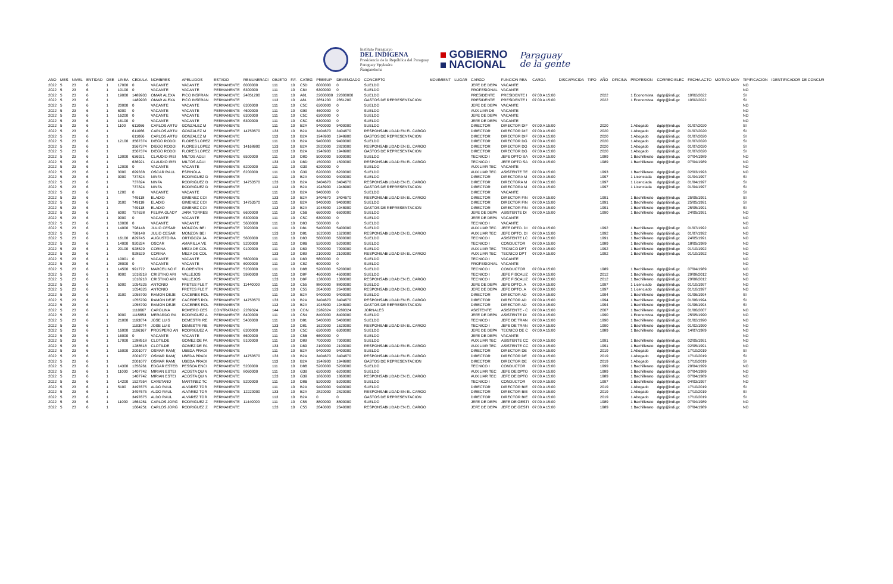Instituto Paraguayo
DEL INDIGENA
Presidencia de la República del Paraguay
Paraguay Ypykuéra
Ñangarekoha
GOBIERNO
NACIONAL
Paraguay
de la gente
| ANO | MES | NIVEL | ENTIDAD | OEE | LINEA | CEDULA | NOMBRES | APELLIDOS | ESTADO | REMUNERACI | OBJETO | F.F. | CATEG | PRESUP | DEVENGADO | CONCEPTO | MOVIMIENT | LUGAR | CARGO | FUNCION REA | CARGA | DISCAPACIDA | TIPO | AÑO | OFICINA | PROFESION | CORREO ELEC | FECHA ACTO | MOTIVO MOV | TIPIFICACION | IDENTIFICADOR DE CONCUR |
| --- | --- | --- | --- | --- | --- | --- | --- | --- | --- | --- | --- | --- | --- | --- | --- | --- | --- | --- | --- | --- | --- | --- | --- | --- | --- | --- | --- | --- | --- | --- | --- |
| 2022 | 5 | 23 | 6 | 1 | 17000 | 0 | VACANTE | VACANTE | PERMANENTE | 6000000 | 111 | 10 | C5D | 6000000 | 0 | SUELDO | | | JEFE DE DEPA | VACANTE | | | | | | | | | | NO | |
| 2022 | 5 | 23 | 6 | 1 | 10100 | 0 | VACANTE | VACANTE | PERMANENTE | 6300000 | 111 | 10 | C8X | 6300000 | 0 | SUELDO | | | PROFESIONAL | VACANTE | | | | | | | | | | NO | |
| 2022 | 5 | 23 | 6 | 1 | 19000 | 1489903 | OMAR ALEXA | PICO INSFRAN | PERMANENTE | 24851200 | 111 | 10 | A81 | 22000000 | 22000000 | SUELDO | | | PRESIDENTE | PRESIDENTE I | 07:00 A 15:00 | | | 2022 | | 1 Economista | dgdp@indi.gc | 10/02/2022 | | SI | |
| 2022 | 5 | 23 | 6 | 1 | | 1489903 | OMAR ALEXA | PICO INSFRAN | PERMANENTE | | 113 | 10 | A81 | 2851200 | 2851200 | GASTOS DE REPRESENTACION | | | PRESIDENTE | PRESIDENTE I | 07:00 A 15:00 | | | 2022 | | 1 Economista | dgdp@indi.gc | 10/02/2022 | | SI | |
| 2022 | 5 | 23 | 6 | 1 | 20000 | 0 | VACANTE | VACANTE | PERMANENTE | 6300000 | 111 | 10 | C5C | 6300000 | 0 | SUELDO | | | JEFE DE DEPA | VACANTE | | | | | | | | | | NO | |
| 2022 | 5 | 23 | 6 | 1 | 6000 | 0 | VACANTE | VACANTE | PERMANENTE | 4600000 | 111 | 10 | G99 | 4600000 | 0 | SUELDO | | | AUXILIAR DE | VACANTE | | | | | | | | | | NO | |
| 2022 | 5 | 23 | 6 | 1 | 16200 | 0 | VACANTE | VACANTE | PERMANENTE | 6300000 | 111 | 10 | C5C | 6300000 | 0 | SUELDO | | | JEFE DE DEPA | VACANTE | | | | | | | | | | NO | |
| 2022 | 5 | 23 | 6 | 1 | 16100 | 0 | VACANTE | VACANTE | PERMANENTE | 6300000 | 111 | 10 | C5C | 6300000 | 0 | SUELDO | | | JEFE DE DEPA | VACANTE | | | | | | | | | | NO | |
| 2022 | 5 | 23 | 6 | 1 | 1100 | 611066 | CARLOS ARTU | GONZALEZ M | PERMANENTE | | 111 | 10 | B2A | 9400000 | 9400000 | SUELDO | | | DIRECTOR | DIRECTOR DIF | 07:00 A 15:00 | | | 2020 | | 1 Abogado | dgdp@indi.gc | 01/07/2020 | | SI | |
| 2022 | 5 | 23 | 6 | 1 | | 611066 | CARLOS ARTU | GONZALEZ M | PERMANENTE | 14753570 | 133 | 10 | B2A | 3404670 | 3404670 | RESPONSABILIDAD EN EL CARGO | | | DIRECTOR | DIRECTOR DIF | 07:00 A 15:00 | | | 2020 | | 1 Abogado | dgdp@indi.gc | 01/07/2020 | | SI | |
| 2022 | 5 | 23 | 6 | 1 | | 611066 | CARLOS ARTU | GONZALEZ M | PERMANENTE | | 113 | 10 | B2A | 1948900 | 1948900 | GASTOS DE REPRESENTACION | | | DIRECTOR | DIRECTOR DIF | 07:00 A 15:00 | | | 2020 | | 1 Abogado | dgdp@indi.gc | 01/07/2020 | | SI | |
| 2022 | 5 | 23 | 6 | 1 | 12100 | 3567374 | DIEGO RODOI | FLORES LOPEZ | PERMANENTE | | 111 | 10 | B2A | 9400000 | 9400000 | SUELDO | | | DIRECTOR | DIRECTOR DG | 07:00 A 15:00 | | | 2020 | | 1 Abogado | dgdp@indi.gc | 01/07/2020 | | SI | |
| 2022 | 5 | 23 | 6 | 1 | | 3567374 | DIEGO RODOI | FLORES LOPEZ | PERMANENTE | 14168900 | 133 | 10 | B2A | 2820000 | 2820000 | RESPONSABILIDAD EN EL CARGO | | | DIRECTOR | DIRECTOR DG | 07:00 A 15:00 | | | 2020 | | 1 Abogado | dgdp@indi.gc | 01/07/2020 | | SI | |
| 2022 | 5 | 23 | 6 | 1 | | 3567374 | DIEGO RODOI | FLORES LOPEZ | PERMANENTE | | 113 | 10 | B2A | 1948900 | 1948900 | GASTOS DE REPRESENTACION | | | DIRECTOR | DIRECTOR DG | 07:00 A 15:00 | | | 2020 | | 1 Abogado | dgdp@indi.gc | 01/07/2020 | | SI | |
| 2022 | 5 | 23 | 6 | 1 | 13000 | 636921 | CLAUDIO IREI | MILTOS AGUI | PERMANENTE | 6500000 | 111 | 10 | D8D | 5000000 | 5000000 | SUELDO | | | TECNICO I | JEFE DPTO SA | 07:00 A 15:00 | | | 1989 | | 1 Bachillerato | dgdp@indi.gc | 07/04/1989 | | NO | |
| 2022 | 5 | 23 | 6 | 1 | | 636921 | CLAUDIO IREI | MILTOS AGUI | PERMANENTE | | 133 | 10 | D8D | 1500000 | 1500000 | RESPONSABILIDAD EN EL CARGO | | | TECNICO I | JEFE DPTO SA | 07:00 A 15:00 | | | 1989 | | 1 Bachillerato | dgdp@indi.gc | 07/04/1989 | | NO | |
| 2022 | 5 | 23 | 6 | 1 | 12000 | 0 | VACANTE | VACANTE | PERMANENTE | 6200000 | 111 | 10 | G39 | 6200000 | 0 | SUELDO | | | AUXILIAR TEC | VACANTE | | | | | | | | | | NO | |
| 2022 | 5 | 23 | 6 | 1 | 3000 | 699338 | OSCAR RAUL | ESPINOLA | PERMANENTE | 6200000 | 111 | 10 | G39 | 6200000 | 6200000 | SUELDO | | | AUXILIAR TEC | ASISTENTE TE | 07:00 A 15:00 | | | 1993 | | 1 Bachillerato | dgdp@indi.gc | 02/03/1993 | | NO | |
| 2022 | 5 | 23 | 6 | 1 | 3000 | 737824 | NINFA | RODRIGUEZ D | PERMANENTE | | 111 | 10 | B2A | 9400000 | 9400000 | SUELDO | | | DIRECTOR | DIRECTORA M | 07:00 A 15:00 | | | 1997 | | 1 Licenciada | dgdp@indi.gc | 01/04/1997 | | SI | |
| 2022 | 5 | 23 | 6 | 1 | | 737824 | NINFA | RODRIGUEZ D | PERMANENTE | 14753570 | 133 | 10 | B2A | 3404670 | 3404670 | RESPONSABILIDAD EN EL CARGO | | | DIRECTOR | DIRECTORA M | 07:00 A 15:00 | | | 1997 | | 1 Licenciada | dgdp@indi.gc | 01/04/1997 | | SI | |
| 2022 | 5 | 23 | 6 | 1 | | 737824 | NINFA | RODRIGUEZ D | PERMANENTE | | 113 | 10 | B2A | 1948900 | 1948900 | GASTOS DE REPRESENTACION | | | DIRECTOR | DIRECTORA M | 07:00 A 15:00 | | | 1997 | | 1 Licenciada | dgdp@indi.gc | 01/04/1997 | | SI | |
| 2022 | 5 | 23 | 6 | 1 | 1200 | 0 | VACANTE | VACANTE | PERMANENTE | | 111 | 10 | B2A | 9400000 | 0 | SUELDO | | | DIRECTOR | VACANTE | | | | | | | | | | SI | |
| 2022 | 5 | 23 | 6 | 1 | | 749118 | ELADIO | GIMENEZ COI | PERMANENTE | | 133 | 10 | B2A | 3404670 | 3404670 | RESPONSABILIDAD EN EL CARGO | | | DIRECTOR | DIRECTOR FIN | 07:00 A 15:00 | | | 1991 | | 1 Bachillerato | dgdp@indi.gc | 25/05/1991 | | SI | |
| 2022 | 5 | 23 | 6 | 1 | 3100 | 749118 | ELADIO | GIMENEZ COI | PERMANENTE | 14753570 | 111 | 10 | B2A | 9400000 | 9400000 | SUELDO | | | DIRECTOR | DIRECTOR FIN | 07:00 A 15:00 | | | 1991 | | 1 Bachillerato | dgdp@indi.gc | 25/05/1991 | | SI | |
| 2022 | 5 | 23 | 6 | 1 | | 749118 | ELADIO | GIMENEZ COI | PERMANENTE | | 113 | 10 | B2A | 1948900 | 1948900 | GASTOS DE REPRESENTACION | | | DIRECTOR | DIRECTOR FIN | 07:00 A 15:00 | | | 1991 | | 1 Bachillerato | dgdp@indi.gc | 25/05/1991 | | SI | |
| 2022 | 5 | 23 | 6 | 1 | 6000 | 757638 | FELIPA GLADY | JARA TORRES | PERMANENTE | 6600000 | 111 | 10 | C5B | 6600000 | 6600000 | SUELDO | | | JEFE DE DEPA | ASISTENTE DI | 07:00 A 15:00 | | | 1990 | | 1 Bachillerato | dgdp@indi.gc | 24/05/1991 | | NO | |
| 2022 | 5 | 23 | 6 | 1 | 9000 | 0 | VACANTE | VACANTE | PERMANENTE | 6300000 | 111 | 10 | C5C | 6300000 | 0 | SUELDO | | | JEFE DE DEPA | VACANTE | | | | | | | | | | NO | |
| 2022 | 5 | 23 | 6 | 1 | 10000 | 0 | VACANTE | VACANTE | PERMANENTE | 5600000 | 111 | 10 | D83 | 5600000 | 0 | SUELDO | | | TECNICO I | VACANTE | | | | | | | | | | NO | |
| 2022 | 5 | 23 | 6 | 1 | 14000 | 798148 | JULIO CESAR | MONZON BEI | PERMANENTE | 7020000 | 111 | 10 | D81 | 5400000 | 5400000 | SUELDO | | | AUXILIAR TEC | JEFE DPTO. DI | 07:00 A 15:00 | | | 1992 | | 1 Bachillerato | dgdp@indi.gc | 01/07/1992 | | NO | |
| 2022 | 5 | 23 | 6 | 1 | | 798148 | JULIO CESAR | MONZON BEI | PERMANENTE | | 133 | 10 | D81 | 1620000 | 1620000 | RESPONSABILIDAD EN EL CARGO | | | AUXILIAR TEC | JEFE DPTO. DI | 07:00 A 15:00 | | | 1992 | | 1 Bachillerato | dgdp@indi.gc | 01/07/1992 | | NO | |
| 2022 | 5 | 23 | 6 | 1 | 16100 | 829745 | AUGUSTO RA | ORTIGOZA JA | PERMANENTE | 5600000 | 111 | 10 | D83 | 5600000 | 5600000 | SUELDO | | | TECNICO I | ASISTENTE LC | 07:00 A 15:00 | | | 1991 | | 1 Bachillerato | dgdp@indi.gc | 24/05/1991 | | NO | |
| 2022 | 5 | 23 | 6 | 1 | 14000 | 920324 | OSCAR | AMARILLA VE | PERMANENTE | 5200000 | 111 | 10 | D8B | 5200000 | 5200000 | SUELDO | | | TECNICO I | CONDUCTOR | 07:00 A 15:00 | | | 1989 | | 1 Bachillerato | dgdp@indi.gc | 18/05/1989 | | NO | |
| 2022 | 5 | 23 | 6 | 1 | 20100 | 928529 | CORINA | MEZA DE COL | PERMANENTE | 9100000 | 111 | 10 | D89 | 7000000 | 7000000 | SUELDO | | | AUXILIAR TEC | TECNICO DPT | 07:00 A 15:00 | | | 1992 | | 1 Bachillerato | dgdp@indi.gc | 01/10/1992 | | NO | |
| 2022 | 5 | 23 | 6 | 1 | | 928529 | CORINA | MEZA DE COL | PERMANENTE | | 133 | 10 | D89 | 2100000 | 2100000 | RESPONSABILIDAD EN EL CARGO | | | AUXILIAR TEC | TECNICO DPT | 07:00 A 15:00 | | | 1992 | | 1 Bachillerato | dgdp@indi.gc | 01/10/1992 | | NO | |
| 2022 | 5 | 23 | 6 | 1 | 10001 | 0 | VACANTE | VACANTE | PERMANENTE | 5600000 | 111 | 10 | D83 | 5600000 | 0 | SUELDO | | | TECNICO I | VACANTE | | | | | | | | | | NO | |
| 2022 | 5 | 23 | 6 | 1 | 28000 | 0 | VACANTE | VACANTE | PERMANENTE | 6000000 | 111 | 10 | C8Z | 6000000 | 0 | SUELDO | | | PROFESIONAL | VACANTE | | | | | | | | | | NO | |
| 2022 | 5 | 23 | 6 | 1 | 14500 | 991772 | MARCELINO F | FLORENTIN | PERMANENTE | 5200000 | 111 | 10 | D8B | 5200000 | 5200000 | SUELDO | | | TECNICO I | CONDUCTOR | 07:00 A 15:00 | | | 1989 | | 1 Bachillerato | dgdp@indi.gc | 07/04/1989 | | NO | |
| 2022 | 5 | 23 | 6 | 1 | 8000 | 1018218 | CRISTINO ARI | VALLEJOS | PERMANENTE | 5980000 | 111 | 10 | D8F | 4600000 | 4600000 | SUELDO | | | TECNICO I | JEFE FISCALIZ | 07:00 A 15:00 | | | 2012 | | 1 Bachillerato | dgdp@indi.gc | 29/08/2012 | | NO | |
| 2022 | 5 | 23 | 6 | 1 | | 1018218 | CRISTINO ARI | VALLEJOS | PERMANENTE | | 133 | 10 | D8F | 1380000 | 1380000 | RESPONSABILIDAD EN EL CARGO | | | TECNICO I | JEFE FISCALIZ | 07:00 A 15:00 | | | 2012 | | 1 Bachillerato | dgdp@indi.gc | 29/08/2012 | | NO | |
| 2022 | 5 | 23 | 6 | 1 | 5000 | 1054326 | ANTONIO | FRETES FLEIT | PERMANENTE | 11440000 | 111 | 10 | C55 | 8800000 | 8800000 | SUELDO | | | JEFE DE DEPA | JEFE DPTO. A | 07:00 A 15:00 | | | 1997 | | 1 Licenciado | dgdp@indi.gc | 01/10/1997 | | NO | |
| 2022 | 5 | 23 | 6 | 1 | | 1054326 | ANTONIO | FRETES FLEIT | PERMANENTE | | 133 | 10 | C55 | 2640000 | 2640000 | RESPONSABILIDAD EN EL CARGO | | | JEFE DE DEPA | JEFE DPTO. A | 07:00 A 15:00 | | | 1997 | | 1 Licenciado | dgdp@indi.gc | 01/10/1997 | | NO | |
| 2022 | 5 | 23 | 6 | 1 | 3100 | 1055709 | RAMON DEJE | CACERES ROL | PERMANENTE | | 111 | 10 | B2A | 9400000 | 9400000 | SUELDO | | | DIRECTOR | DIRECTOR AD | 07:00 A 15:00 | | | 1994 | | 1 Bachillerato | dgdp@indi.gc | 01/06/1994 | | SI | |
| 2022 | 5 | 23 | 6 | 1 | | 1055709 | RAMON DEJE | CACERES ROL | PERMANENTE | 14753570 | 133 | 10 | B2A | 3404670 | 3404670 | RESPONSABILIDAD EN EL CARGO | | | DIRECTOR | DIRECTOR AD | 07:00 A 15:00 | | | 1994 | | 1 Bachillerato | dgdp@indi.gc | 01/06/1994 | | SI | |
| 2022 | 5 | 23 | 6 | 1 | | 1055709 | RAMON DEJE | CACERES ROL | PERMANENTE | | 113 | 10 | B2A | 1948900 | 1948900 | GASTOS DE REPRESENTACION | | | DIRECTOR | DIRECTOR AD | 07:00 A 15:00 | | | 1994 | | 1 Bachillerato | dgdp@indi.gc | 01/06/1994 | | SI | |
| 2022 | 5 | 23 | 6 | 1 | | 1110667 | CAROLINA | ROMERO CES | CONTRATADO | 2289324 | 144 | 10 | CON | 2289324 | 2289324 | JORNALES | | | ASISTENTE | ASISTENTE - C | 07:00 A 15:00 | | | 2007 | | 1 Bachillerato | dgdp@indi.gc | 01/06/2007 | | NO | |
| 2022 | 5 | 23 | 6 | 1 | 9000 | 1115653 | MERARDO RA | RODRIGUEZ A | PERMANENTE | 8400000 | 111 | 10 | C54 | 8400000 | 8400000 | SUELDO | | | JEFE DE DEPA | ASISTENTE DI | 07:00 A 15:00 | | | 1990 | | 1 Economista | dgdp@indi.gc | 25/05/1990 | | NO | |
| 2022 | 5 | 23 | 6 | 1 | 21000 | 1193074 | JOSE LUIS | DEMESTRI RE | PERMANENTE | 5400000 | 111 | 10 | D81 | 5400000 | 5400000 | SUELDO | | | TECNICO I | JEFE DE TRAN | 07:00 A 15:00 | | | 1990 | | 1 Bachillerato | dgdp@indi.gc | 01/02/1990 | | NO | |
| 2022 | 5 | 23 | 6 | 1 | | 1193074 | JOSE LUIS | DEMESTRI RE | PERMANENTE | | 133 | 10 | D81 | 1620000 | 1620000 | RESPONSABILIDAD EN EL CARGO | | | TECNICO I | JEFE DE TRAN | 07:00 A 15:00 | | | 1990 | | 1 Bachillerato | dgdp@indi.gc | 01/02/1990 | | NO | |
| 2022 | 5 | 23 | 6 | 1 | 16000 | 1196167 | PROSPERO AN | RODRIGUEZ A | PERMANENTE | 6300000 | 111 | 10 | C5C | 6300000 | 6300000 | SUELDO | | | JEFE DE DEPA | TECNICO DE C | 07:00 A 15:00 | | | 1989 | | 1 Bachillerato | dgdp@indi.gc | 14/07/1989 | | NO | |
| 2022 | 5 | 23 | 6 | 1 | 16000 | 0 | VACANTE | VACANTE | PERMANENTE | 6600000 | 111 | 10 | C5B | 6600000 | 0 | SUELDO | | | JEFE DE DEPA | VACANTE | | | | | | | | | | NO | |
| 2022 | 5 | 23 | 6 | 1 | 17000 | 1288518 | CLOTILDE | GOMEZ DE FA | PERMANENTE | 9100000 | 111 | 10 | D89 | 7000000 | 7000000 | SUELDO | | | AUXILIAR TEC | ASISTENTE CC | 07:00 A 15:00 | | | 1991 | | 1 Bachillerato | dgdp@indi.gc | 02/05/1991 | | NO | |
| 2022 | 5 | 23 | 6 | 1 | | 1288518 | CLOTILDE | GOMEZ DE FA | PERMANENTE | | 133 | 10 | D89 | 2100000 | 2100000 | RESPONSABILIDAD EN EL CARGO | | | AUXILIAR TEC | ASISTENTE CC | 07:00 A 15:00 | | | 1991 | | 1 Bachillerato | dgdp@indi.gc | 02/05/1991 | | NO | |
| 2022 | 5 | 23 | 6 | 1 | 15000 | 2001077 | OSMAR RAM( | UBEDA PRADI | PERMANENTE | | 111 | 10 | B2A | 9400000 | 9400000 | SUELDO | | | DIRECTOR | DIRECTOR DE | 07:00 A 15:00 | | | 2019 | | 1 Abogado | dgdp@indi.gc | 17/10/2019 | | SI | |
| 2022 | 5 | 23 | 6 | 1 | | 2001077 | OSMAR RAM( | UBEDA PRADI | PERMANENTE | 14753570 | 133 | 10 | B2A | 3404670 | 3404670 | RESPONSABILIDAD EN EL CARGO | | | DIRECTOR | DIRECTOR DE | 07:00 A 15:00 | | | 2019 | | 1 Abogado | dgdp@indi.gc | 17/10/2019 | | SI | |
| 2022 | 5 | 23 | 6 | 1 | | 2001077 | OSMAR RAM( | UBEDA PRADI | PERMANENTE | | 113 | 10 | B2A | 1948900 | 1948900 | GASTOS DE REPRESENTACION | | | DIRECTOR | DIRECTOR DE | 07:00 A 15:00 | | | 2019 | | 1 Abogado | dgdp@indi.gc | 17/10/2019 | | SI | |
| 2022 | 5 | 23 | 6 | 1 | 14300 | 1356261 | EDGAR ESTEB | PESSOA ENCI | PERMANENTE | 5200000 | 111 | 10 | D8B | 5200000 | 5200000 | SUELDO | | | TECNICO I | CONDUCTOR | 07:00 A 15:00 | | | 1999 | | 1 Bachillerato | dgdp@indi.gc | 20/04/1999 | | NO | |
| 2022 | 5 | 23 | 6 | 1 | 11000 | 1407742 | MIRIAN ESTEI | ACOSTA QUIN | PERMANENTE | 8060000 | 111 | 10 | G39 | 6200000 | 6200000 | SUELDO | | | AUXILIAR TEC | JEFE DE DPTO | 07:00 A 15:00 | | | 1989 | | 1 Bachillerato | dgdp@indi.gc | 07/04/1989 | | NO | |
| 2022 | 5 | 23 | 6 | 1 | | 1407742 | MIRIAN ESTEI | ACOSTA QUIN | PERMANENTE | | 133 | 10 | G39 | 1860000 | 1860000 | RESPONSABILIDAD EN EL CARGO | | | AUXILIAR TEC | JEFE DE DPTO | 07:00 A 15:00 | | | 1989 | | 1 Bachillerato | dgdp@indi.gc | 07/04/1989 | | NO | |
| 2022 | 5 | 23 | 6 | 1 | 14200 | 1527954 | CAYETANO | MARTINEZ TC | PERMANENTE | 5200000 | 111 | 10 | D8B | 5200000 | 5200000 | SUELDO | | | TECNICO I | CONDUCTOR | 07:00 A 15:00 | | | 1997 | | 1 Bachillerato | dgdp@indi.gc | 04/03/1997 | | NO | |
| 2022 | 5 | 23 | 6 | 1 | 5100 | 3497675 | ALDO RAUL | ALVAREZ TOR | PERMANENTE | | 111 | 10 | B2A | 9400000 | 9400000 | SUELDO | | | DIRECTOR | DIRECTOR BIE | 07:00 A 15:00 | | | 2019 | | 1 Abogado | dgdp@indi.gc | 17/10/2019 | | SI | |
| 2022 | 5 | 23 | 6 | 1 | | 3497675 | ALDO RAUL | ALVAREZ TOR | PERMANENTE | 12220000 | 133 | 10 | B2A | 2820000 | 2820000 | RESPONSABILIDAD EN EL CARGO | | | DIRECTOR | DIRECTOR BIE | 07:00 A 15:00 | | | 2019 | | 1 Abogado | dgdp@indi.gc | 17/10/2019 | | SI | |
| 2022 | 5 | 23 | 6 | 1 | | 3497675 | ALDO RAUL | ALVAREZ TOR | PERMANENTE | | 113 | 10 | B2A | 0 | 0 | GASTOS DE REPRESENTACION | | | DIRECTOR | DIRECTOR BIE | 07:00 A 15:00 | | | 2019 | | 1 Abogado | dgdp@indi.gc | 17/10/2019 | | SI | |
| 2022 | 5 | 23 | 6 | 1 | 11000 | 1664251 | CARLOS JORG | RODRIGUEZ Z | PERMANENTE | 11440000 | 111 | 10 | C55 | 8800000 | 8800000 | SUELDO | | | JEFE DE DEPA | JEFE DE GESTI | 07:00 A 15:00 | | | 1989 | | 1 Bachillerato | dgdp@indi.gc | 07/04/1989 | | NO | |
| 2022 | 5 | 23 | 6 | 1 | | 1664251 | CARLOS JORG | RODRIGUEZ Z | PERMANENTE | | 133 | 10 | C55 | 2640000 | 2640000 | RESPONSABILIDAD EN EL CARGO | | | JEFE DE DEPA | JEFE DE GESTI | 07:00 A 15:00 | | | 1989 | | 1 Bachillerato | dgdp@indi.gc | 07/04/1989 | | NO | |